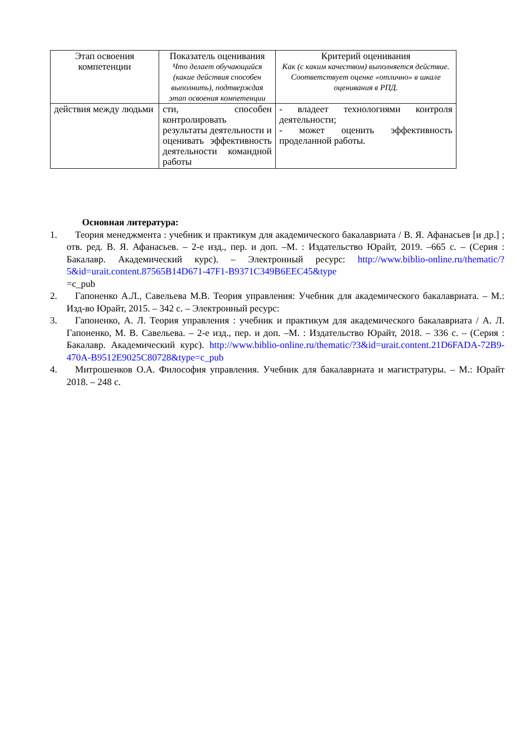| Этап освоения компетенции | Показатель оценивания Что делает обучающийся (какие действия способен выполнить), подтверждая этап освоения компетенции | Критерий оценивания Как (с каким качеством) выполняется действие. Соответствует оценке «отлично» в шкале оценивания в РПД. |
| --- | --- | --- |
| действия между людьми | сти, способен контролировать результаты деятельности и оценивать эффективность деятельности командной работы | - владеет технологиями контроля деятельности; - может оценить эффективность проделанной работы. |
Основная литература:
1. Теория менеджмента : учебник и практикум для академического бакалавриата / В. Я. Афанасьев [и др.] ; отв. ред. В. Я. Афанасьев. – 2-е изд., пер. и доп. –М. : Издательство Юрайт, 2019. –665 с. – (Серия : Бакалавр. Академический курс). – Электронный ресурс: http://www.biblio-online.ru/thematic/?5&id=urait.content.87565B14D671-47F1-B9371C349B6EEC45&type
=c_pub
2. Гапоненко А.Л., Савельева М.В. Теория управления: Учебник для академического бакалавриата. – М.: Изд-во Юрайт, 2015. – 342 с. – Электронный ресурс:
3. Гапоненко, А. Л. Теория управления : учебник и практикум для академического бакалавриата / А. Л. Гапоненко, М. В. Савельева. – 2-е изд., пер. и доп. –М. : Издательство Юрайт, 2018. – 336 с. – (Серия : Бакалавр. Академический курс). http://www.biblio-online.ru/thematic/?3&id=urait.content.21D6FADA-72B9-470A-B9512E9025C80728&type=c_pub
4. Митрошенков О.А. Философия управления. Учебник для бакалавриата и магистратуры. – М.: Юрайт 2018. – 248 с.